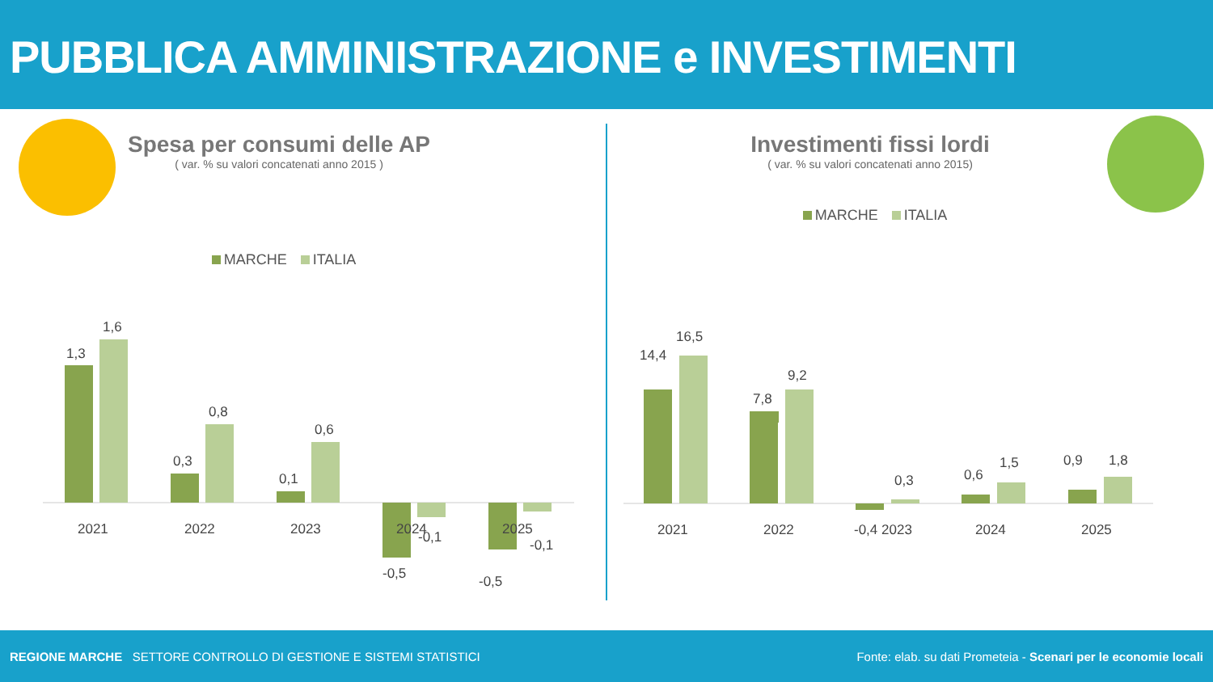PUBBLICA AMMINISTRAZIONE e INVESTIMENTI
Spesa per consumi delle AP
( var. % su valori concatenati anno 2015 )
MARCHE ITALIA
1,3
1,6
2021
0,3
0,8
2022
0,1
0,6
2023
-0,5
-0,1
2024
-0,5
-0,1
2025
Investimenti fissi lordi
( var. % su valori concatenati anno 2015)
MARCHE ITALIA
14,4
16,5
2021
7,8
9,2
2022
-0,4 2023
0,3
0,6
1,5
2024
0,9
1,8
2025
REGIONE MARCHE SETTORE CONTROLLO DI GESTIONE E SISTEMI STATISTICI Fonte: elab. su dati Prometeia - Scenari per le economie locali